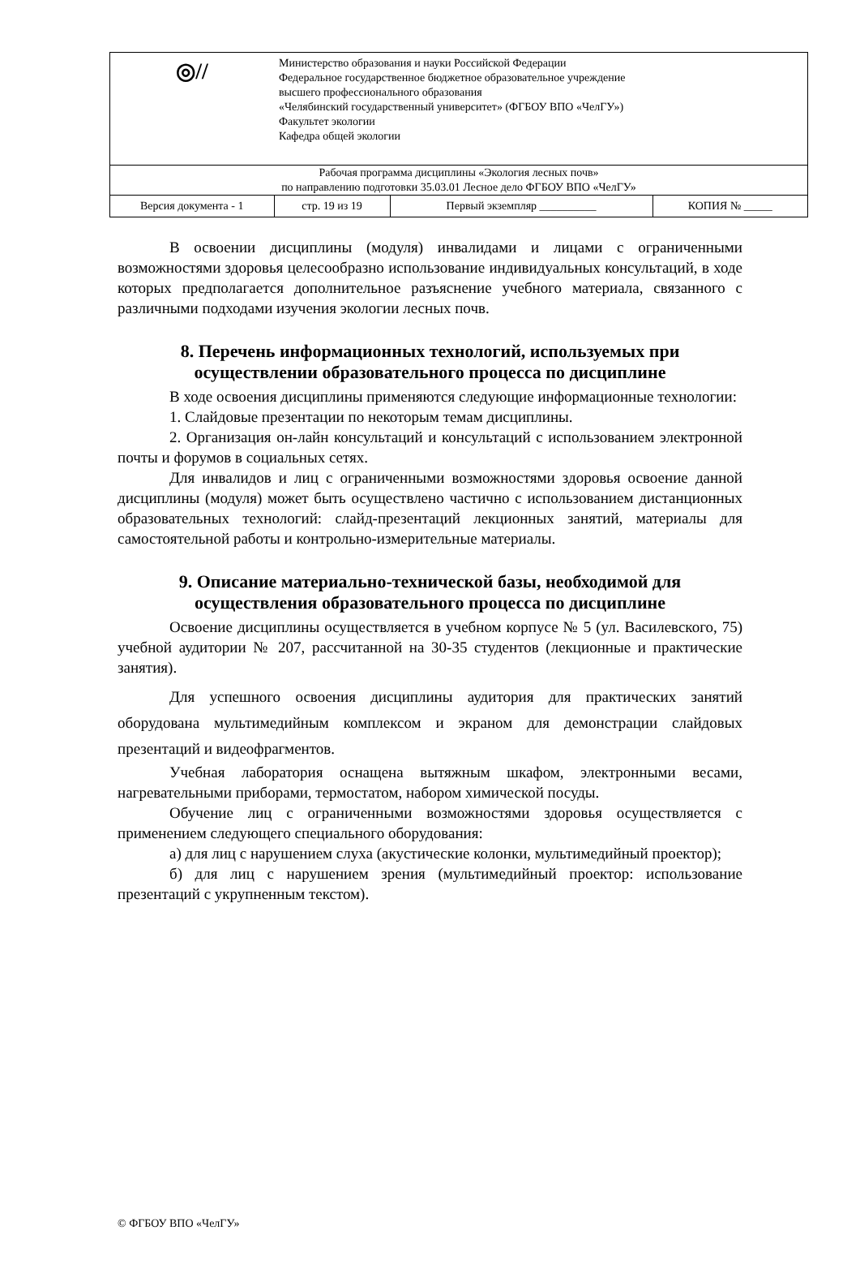| ◎// | Министерство образования и науки Российской Федерации Федеральное государственное бюджетное образовательное учреждение высшего профессионального образования «Челябинский государственный университет» (ФГБОУ ВПО «ЧелГУ») Факультет экологии Кафедра общей экологии | | |
| Рабочая программа дисциплины «Экология лесных почв» по направлению подготовки 35.03.01 Лесное дело ФГБОУ ВПО «ЧелГУ» | | | |
| Версия документа - 1 | стр. 19 из 19 | Первый экземпляр __________ | КОПИЯ № _____ |
В освоении дисциплины (модуля) инвалидами и лицами с ограниченными возможностями здоровья целесообразно использование индивидуальных консультаций, в ходе которых предполагается дополнительное разъяснение учебного материала, связанного с различными подходами изучения экологии лесных почв.
8. Перечень информационных технологий, используемых при осуществлении образовательного процесса по дисциплине
В ходе освоения дисциплины применяются следующие информационные технологии:
1. Слайдовые презентации по некоторым темам дисциплины.
2. Организация он-лайн консультаций и консультаций с использованием электронной почты и форумов в социальных сетях.
Для инвалидов и лиц с ограниченными возможностями здоровья освоение данной дисциплины (модуля) может быть осуществлено частично с использованием дистанционных образовательных технологий: слайд-презентаций лекционных занятий, материалы для самостоятельной работы и контрольно-измерительные материалы.
9. Описание материально-технической базы, необходимой для осуществления образовательного процесса по дисциплине
Освоение дисциплины осуществляется в учебном корпусе № 5 (ул. Василевского, 75) учебной аудитории № 207, рассчитанной на 30-35 студентов (лекционные и практические занятия).
Для успешного освоения дисциплины аудитория для практических занятий оборудована мультимедийным комплексом и экраном для демонстрации слайдовых презентаций и видеофрагментов.
Учебная лаборатория оснащена вытяжным шкафом, электронными весами, нагревательными приборами, термостатом, набором химической посуды.
Обучение лиц с ограниченными возможностями здоровья осуществляется с применением следующего специального оборудования:
а) для лиц с нарушением слуха (акустические колонки, мультимедийный проектор);
б) для лиц с нарушением зрения (мультимедийный проектор: использование презентаций с укрупненным текстом).
© ФГБОУ ВПО «ЧелГУ»